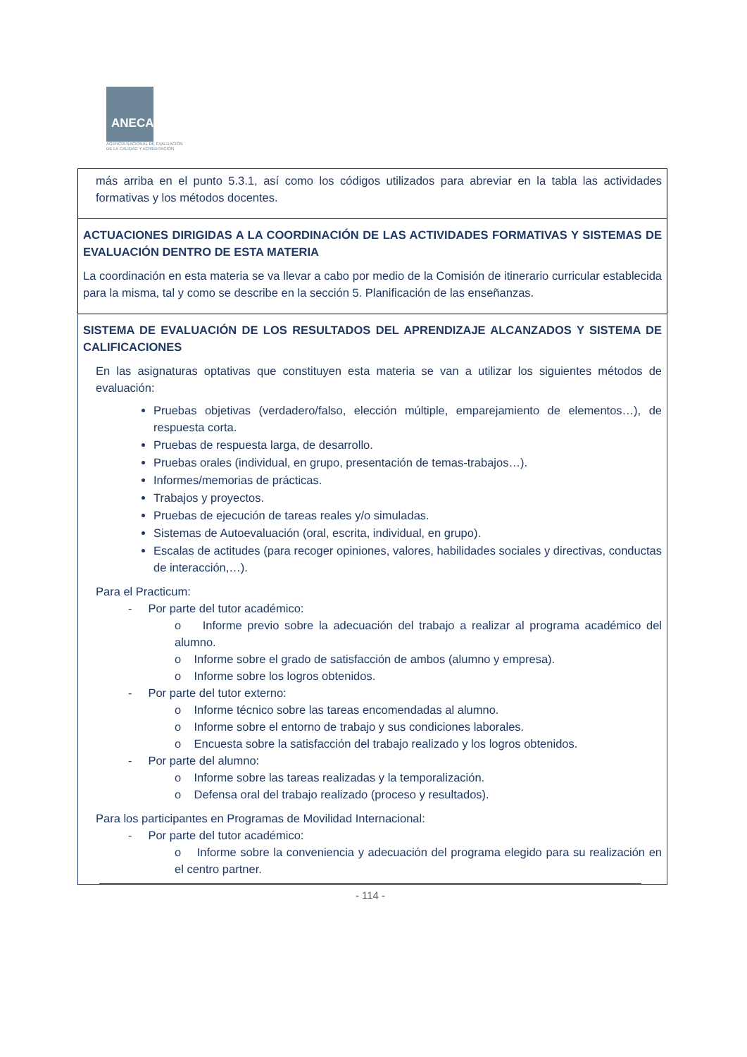ANECA
AGENCIA NACIONAL DE EVALUACIÓN
DE LA CALIDAD Y ACREDITACIÓN
| más arriba en el punto 5.3.1, así como los códigos utilizados para abreviar en la tabla las actividades formativas y los métodos docentes. |
| ACTUACIONES DIRIGIDAS A LA COORDINACIÓN DE LAS ACTIVIDADES FORMATIVAS Y SISTEMAS DE EVALUACIÓN DENTRO DE ESTA MATERIA La coordinación en esta materia se va llevar a cabo por medio de la Comisión de itinerario curricular establecida para la misma, tal y como se describe en la sección 5. Planificación de las enseñanzas. |
| SISTEMA DE EVALUACIÓN DE LOS RESULTADOS DEL APRENDIZAJE ALCANZADOS Y SISTEMA DE CALIFICACIONES En las asignaturas optativas que constituyen esta materia se van a utilizar los siguientes métodos de evaluación: Pruebas objetivas (verdadero/falso, elección múltiple, emparejamiento de elementos…), de respuesta corta. Pruebas de respuesta larga, de desarrollo. Pruebas orales (individual, en grupo, presentación de temas-trabajos…). Informes/memorias de prácticas. Trabajos y proyectos. Pruebas de ejecución de tareas reales y/o simuladas. Sistemas de Autoevaluación (oral, escrita, individual, en grupo). Escalas de actitudes (para recoger opiniones, valores, habilidades sociales y directivas, conductas de interacción,…). Para el Practicum: - Por parte del tutor académico: o Informe previo sobre la adecuación del trabajo a realizar al programa académico del alumno. o Informe sobre el grado de satisfacción de ambos (alumno y empresa). o Informe sobre los logros obtenidos. - Por parte del tutor externo: o Informe técnico sobre las tareas encomendadas al alumno. o Informe sobre el entorno de trabajo y sus condiciones laborales. o Encuesta sobre la satisfacción del trabajo realizado y los logros obtenidos. - Por parte del alumno: o Informe sobre las tareas realizadas y la temporalización. o Defensa oral del trabajo realizado (proceso y resultados). Para los participantes en Programas de Movilidad Internacional: - Por parte del tutor académico: o Informe sobre la conveniencia y adecuación del programa elegido para su realización en el centro partner. |
- 114 -